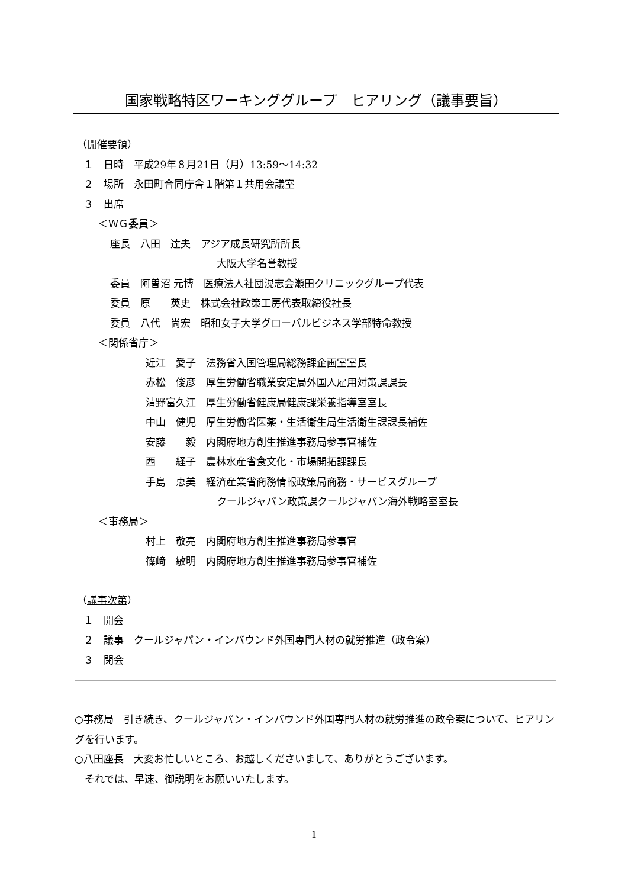国家戦略特区ワーキンググループ　ヒアリング（議事要旨）
（開催要領）
１　日時　平成29年８月21日（月）13:59～14:32
２　場所　永田町合同庁舎１階第１共用会議室
３　出席
＜ＷＧ委員＞
座長　八田　達夫　アジア成長研究所所長
大阪大学名誉教授
委員　阿曽沼 元博　医療法人社団滉志会瀬田クリニックグループ代表
委員　原　　英史　株式会社政策工房代表取締役社長
委員　八代　尚宏　昭和女子大学グローバルビジネス学部特命教授
＜関係省庁＞
近江　愛子　法務省入国管理局総務課企画室室長
赤松　俊彦　厚生労働省職業安定局外国人雇用対策課課長
清野富久江　厚生労働省健康局健康課栄養指導室室長
中山　健児　厚生労働省医薬・生活衛生局生活衛生課課長補佐
安藤　　毅　内閣府地方創生推進事務局参事官補佐
西　　経子　農林水産省食文化・市場開拓課課長
手島　恵美　経済産業省商務情報政策局商務・サービスグループ
クールジャパン政策課クールジャパン海外戦略室室長
＜事務局＞
村上　敬亮　内閣府地方創生推進事務局参事官
篠﨑　敏明　内閣府地方創生推進事務局参事官補佐
（議事次第）
１　開会
２　議事　クールジャパン・インバウンド外国専門人材の就労推進（政令案）
３　閉会
○事務局　引き続き、クールジャパン・インバウンド外国専門人材の就労推進の政令案について、ヒアリングを行います。
○八田座長　大変お忙しいところ、お越しくださいまして、ありがとうございます。
　それでは、早速、御説明をお願いいたします。
1